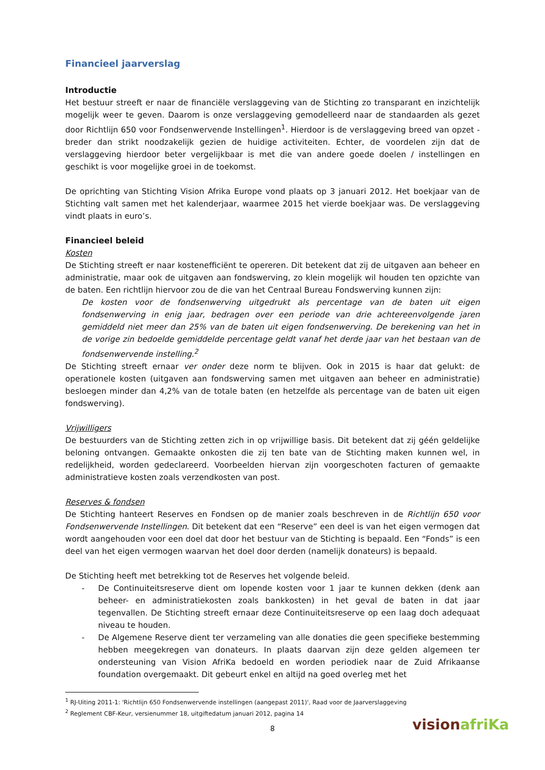Financieel jaarverslag
Introductie
Het bestuur streeft er naar de financiële verslaggeving van de Stichting zo transparant en inzichtelijk mogelijk weer te geven. Daarom is onze verslaggeving gemodelleerd naar de standaarden als gezet door Richtlijn 650 voor Fondsenwervende Instellingen<sup>1</sup>. Hierdoor is de verslaggeving breed van opzet - breder dan strikt noodzakelijk gezien de huidige activiteiten. Echter, de voordelen zijn dat de verslaggeving hierdoor beter vergelijkbaar is met die van andere goede doelen / instellingen en geschikt is voor mogelijke groei in de toekomst.
De oprichting van Stichting Vision Afrika Europe vond plaats op 3 januari 2012. Het boekjaar van de Stichting valt samen met het kalenderjaar, waarmee 2015 het vierde boekjaar was. De verslaggeving vindt plaats in euro’s.
Financieel beleid
Kosten
De Stichting streeft er naar kostenefficiënt te opereren. Dit betekent dat zij de uitgaven aan beheer en administratie, maar ook de uitgaven aan fondswerving, zo klein mogelijk wil houden ten opzichte van de baten. Een richtlijn hiervoor zou de die van het Centraal Bureau Fondswerving kunnen zijn:
De kosten voor de fondsenwerving uitgedrukt als percentage van de baten uit eigen fondsenwerving in enig jaar, bedragen over een periode van drie achtereenvolgende jaren gemiddeld niet meer dan 25% van de baten uit eigen fondsenwerving. De berekening van het in de vorige zin bedoelde gemiddelde percentage geldt vanaf het derde jaar van het bestaan van de fondsenwervende instelling.<sup>2</sup>
De Stichting streeft ernaar ver onder deze norm te blijven. Ook in 2015 is haar dat gelukt: de operationele kosten (uitgaven aan fondswerving samen met uitgaven aan beheer en administratie) besloegen minder dan 4,2% van de totale baten (en hetzelfde als percentage van de baten uit eigen fondswerving).
Vrijwilligers
De bestuurders van de Stichting zetten zich in op vrijwillige basis. Dit betekent dat zij géén geldelijke beloning ontvangen. Gemaakte onkosten die zij ten bate van de Stichting maken kunnen wel, in redelijkheid, worden gedeclareerd. Voorbeelden hiervan zijn voorgeschoten facturen of gemaakte administratieve kosten zoals verzendkosten van post.
Reserves & fondsen
De Stichting hanteert Reserves en Fondsen op de manier zoals beschreven in de Richtlijn 650 voor Fondsenwervende Instellingen. Dit betekent dat een “Reserve” een deel is van het eigen vermogen dat wordt aangehouden voor een doel dat door het bestuur van de Stichting is bepaald. Een “Fonds” is een deel van het eigen vermogen waarvan het doel door derden (namelijk donateurs) is bepaald.
De Stichting heeft met betrekking tot de Reserves het volgende beleid.
- De Continuiteitsreserve dient om lopende kosten voor 1 jaar te kunnen dekken (denk aan beheer- en administratiekosten zoals bankkosten) in het geval de baten in dat jaar tegenvallen. De Stichting streeft ernaar deze Continuiteitsreserve op een laag doch adequaat niveau te houden.
- De Algemene Reserve dient ter verzameling van alle donaties die geen specifieke bestemming hebben meegekregen van donateurs. In plaats daarvan zijn deze gelden algemeen ter ondersteuning van Vision AfriKa bedoeld en worden periodiek naar de Zuid Afrikaanse foundation overgemaakt. Dit gebeurt enkel en altijd na goed overleg met het
<sup>1</sup> RJ-Uiting 2011-1: 'Richtlijn 650 Fondsenwervende instellingen (aangepast 2011)', Raad voor de Jaarverslaggeving
<sup>2</sup> Reglement CBF-Keur, versienummer 18, uitgiftedatum januari 2012, pagina 14
8
visionafriKa